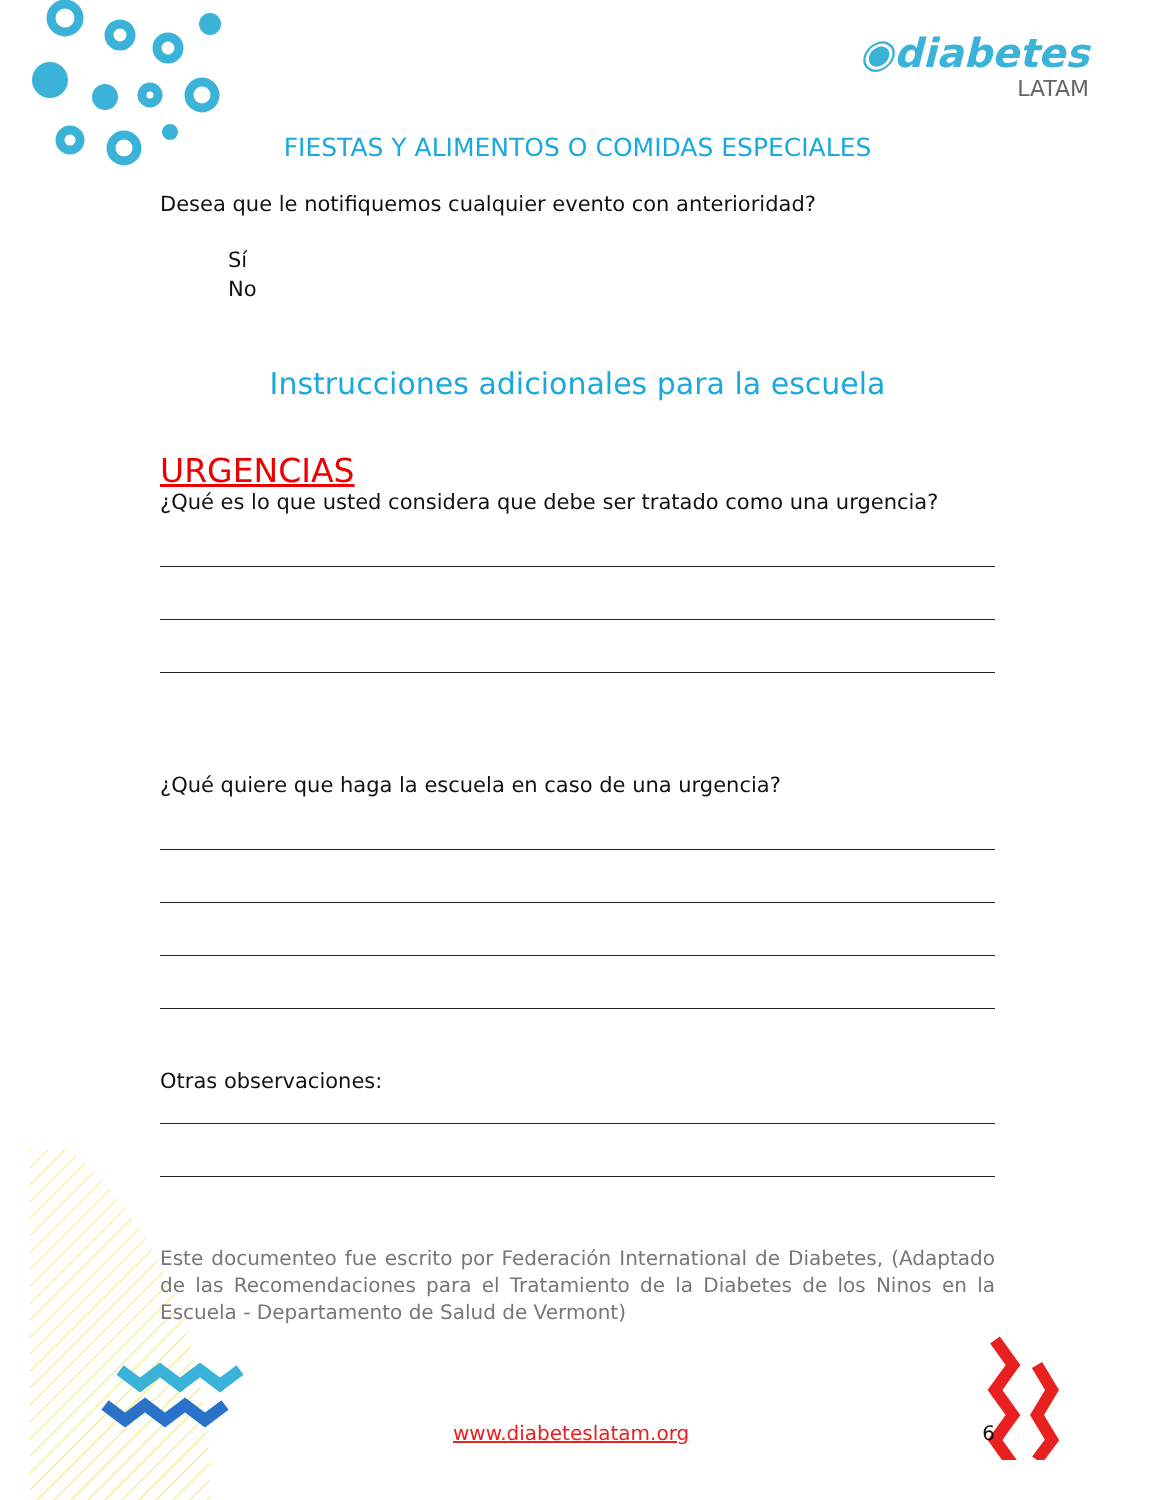◉diabetes
LATAM
FIESTAS Y ALIMENTOS O COMIDAS ESPECIALES
Desea que le notifiquemos cualquier evento con anterioridad?
Sí
No
Instrucciones adicionales para la escuela
URGENCIAS
¿Qué es lo que usted considera que debe ser tratado como una urgencia?
¿Qué quiere que haga la escuela en caso de una urgencia?
Otras observaciones:
Este documenteo fue escrito por Federación International de Diabetes, (Adaptado de las Recomendaciones para el Tratamiento de la Diabetes de los Ninos en la Escuela - Departamento de Salud de Vermont)
www.diabeteslatam.org 6